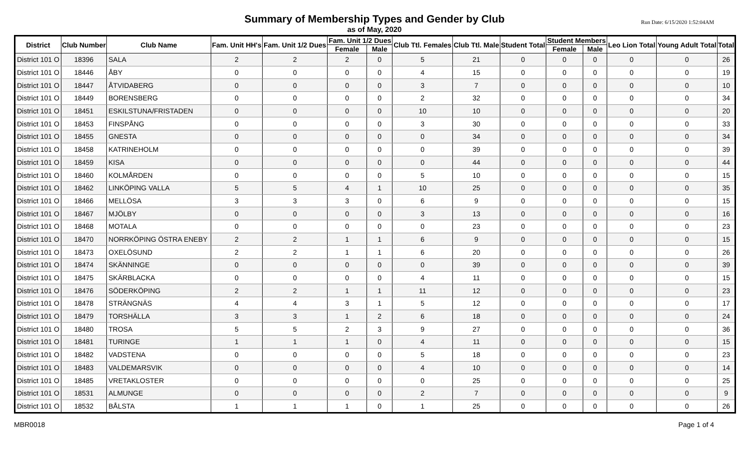Summary of Membership Types and Gender by Club
as of May, 2020
Run Date: 6/15/2020 1:52:04AM
| District | Club Number | Club Name | Fam. Unit HH's | Fam. Unit 1/2 Dues | Fam. Unit 1/2 Dues | | Club Ttl. Females | Club Ttl. Male | Student Total | Student Members | | Leo Lion Total | Young Adult Total | Total |
| --- | --- | --- | --- | --- | --- | --- | --- | --- | --- | --- | --- | --- | --- | --- |
| | | | | | Female | Male | | | | Female | Male | | | |
| District 101 O | 18396 | SALA | 2 | 2 | 2 | 0 | 5 | 21 | 0 | 0 | 0 | 0 | 0 | 26 |
| District 101 O | 18446 | ÅBY | 0 | 0 | 0 | 0 | 4 | 15 | 0 | 0 | 0 | 0 | 0 | 19 |
| District 101 O | 18447 | ÅTVIDABERG | 0 | 0 | 0 | 0 | 3 | 7 | 0 | 0 | 0 | 0 | 0 | 10 |
| District 101 O | 18449 | BORENSBERG | 0 | 0 | 0 | 0 | 2 | 32 | 0 | 0 | 0 | 0 | 0 | 34 |
| District 101 O | 18451 | ESKILSTUNA/FRISTADEN | 0 | 0 | 0 | 0 | 10 | 10 | 0 | 0 | 0 | 0 | 0 | 20 |
| District 101 O | 18453 | FINSPÅNG | 0 | 0 | 0 | 0 | 3 | 30 | 0 | 0 | 0 | 0 | 0 | 33 |
| District 101 O | 18455 | GNESTA | 0 | 0 | 0 | 0 | 0 | 34 | 0 | 0 | 0 | 0 | 0 | 34 |
| District 101 O | 18458 | KATRINEHOLM | 0 | 0 | 0 | 0 | 0 | 39 | 0 | 0 | 0 | 0 | 0 | 39 |
| District 101 O | 18459 | KISA | 0 | 0 | 0 | 0 | 0 | 44 | 0 | 0 | 0 | 0 | 0 | 44 |
| District 101 O | 18460 | KOLMÅRDEN | 0 | 0 | 0 | 0 | 5 | 10 | 0 | 0 | 0 | 0 | 0 | 15 |
| District 101 O | 18462 | LINKÖPING VALLA | 5 | 5 | 4 | 1 | 10 | 25 | 0 | 0 | 0 | 0 | 0 | 35 |
| District 101 O | 18466 | MELLÖSA | 3 | 3 | 3 | 0 | 6 | 9 | 0 | 0 | 0 | 0 | 0 | 15 |
| District 101 O | 18467 | MJÖLBY | 0 | 0 | 0 | 0 | 3 | 13 | 0 | 0 | 0 | 0 | 0 | 16 |
| District 101 O | 18468 | MOTALA | 0 | 0 | 0 | 0 | 0 | 23 | 0 | 0 | 0 | 0 | 0 | 23 |
| District 101 O | 18470 | NORRKÖPING ÖSTRA ENEBY | 2 | 2 | 1 | 1 | 6 | 9 | 0 | 0 | 0 | 0 | 0 | 15 |
| District 101 O | 18473 | OXELÖSUND | 2 | 2 | 1 | 1 | 6 | 20 | 0 | 0 | 0 | 0 | 0 | 26 |
| District 101 O | 18474 | SKÄNNINGE | 0 | 0 | 0 | 0 | 0 | 39 | 0 | 0 | 0 | 0 | 0 | 39 |
| District 101 O | 18475 | SKÄRBLACKA | 0 | 0 | 0 | 0 | 4 | 11 | 0 | 0 | 0 | 0 | 0 | 15 |
| District 101 O | 18476 | SÖDERKÖPING | 2 | 2 | 1 | 1 | 11 | 12 | 0 | 0 | 0 | 0 | 0 | 23 |
| District 101 O | 18478 | STRÄNGNÄS | 4 | 4 | 3 | 1 | 5 | 12 | 0 | 0 | 0 | 0 | 0 | 17 |
| District 101 O | 18479 | TORSHÄLLA | 3 | 3 | 1 | 2 | 6 | 18 | 0 | 0 | 0 | 0 | 0 | 24 |
| District 101 O | 18480 | TROSA | 5 | 5 | 2 | 3 | 9 | 27 | 0 | 0 | 0 | 0 | 0 | 36 |
| District 101 O | 18481 | TURINGE | 1 | 1 | 1 | 0 | 4 | 11 | 0 | 0 | 0 | 0 | 0 | 15 |
| District 101 O | 18482 | VADSTENA | 0 | 0 | 0 | 0 | 5 | 18 | 0 | 0 | 0 | 0 | 0 | 23 |
| District 101 O | 18483 | VALDEMARSVIK | 0 | 0 | 0 | 0 | 4 | 10 | 0 | 0 | 0 | 0 | 0 | 14 |
| District 101 O | 18485 | VRETAKLOSTER | 0 | 0 | 0 | 0 | 0 | 25 | 0 | 0 | 0 | 0 | 0 | 25 |
| District 101 O | 18531 | ALMUNGE | 0 | 0 | 0 | 0 | 2 | 7 | 0 | 0 | 0 | 0 | 0 | 9 |
| District 101 O | 18532 | BÅLSTA | 1 | 1 | 1 | 0 | 1 | 25 | 0 | 0 | 0 | 0 | 0 | 26 |
MBR0018 Page 1 of 4